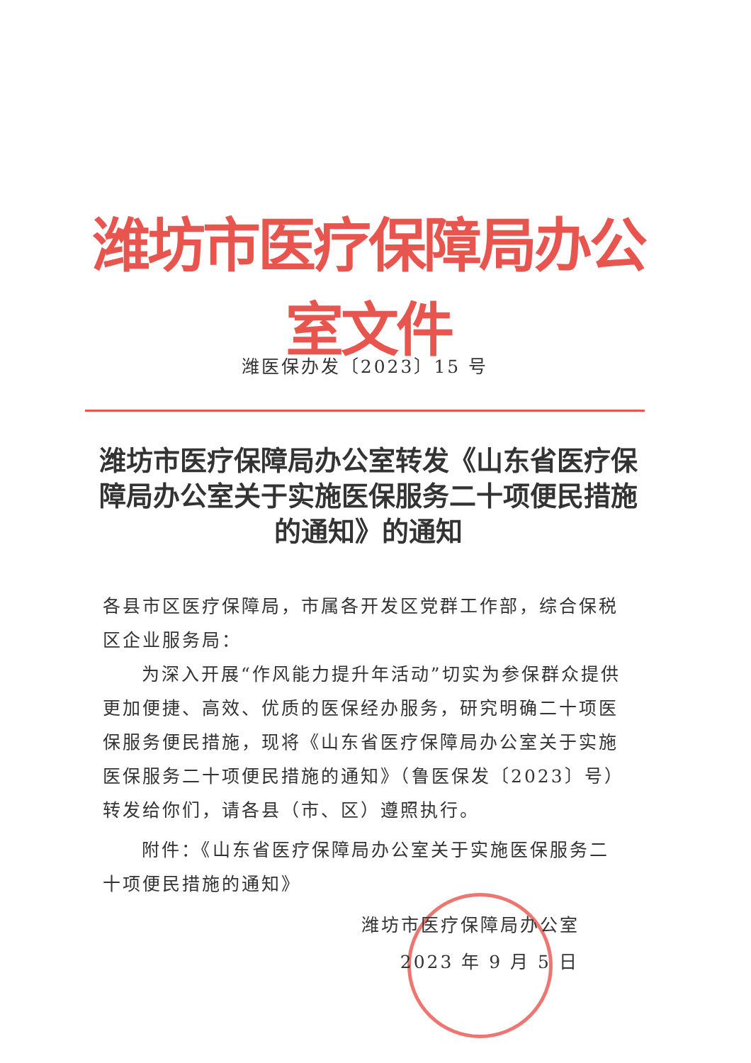潍坊市医疗保障局办公室文件
潍医保办发〔2023〕15 号
潍坊市医疗保障局办公室转发《山东省医疗保障局办公室关于实施医保服务二十项便民措施的通知》的通知
各县市区医疗保障局，市属各开发区党群工作部，综合保税区企业服务局：
为深入开展“作风能力提升年活动”切实为参保群众提供更加便捷、高效、优质的医保经办服务，研究明确二十项医保服务便民措施，现将《山东省医疗保障局办公室关于实施医保服务二十项便民措施的通知》（鲁医保发〔2023〕号）转发给你们，请各县（市、区）遵照执行。
附件：《山东省医疗保障局办公室关于实施医保服务二十项便民措施的通知》
潍坊市医疗保障局办公室
2023 年 9 月 5 日